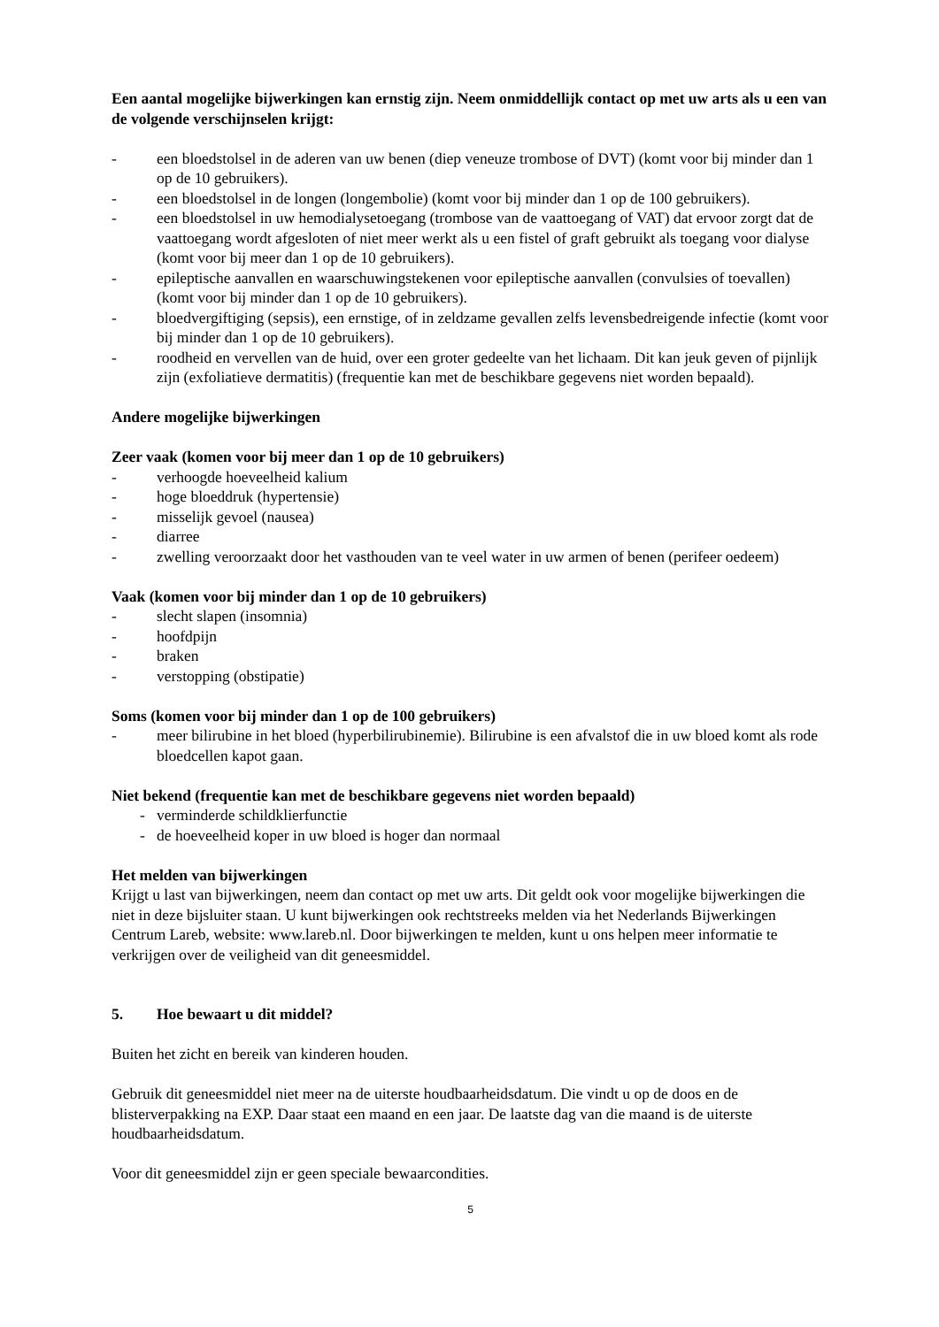Een aantal mogelijke bijwerkingen kan ernstig zijn. Neem onmiddellijk contact op met uw arts als u een van de volgende verschijnselen krijgt:
- een bloedstolsel in de aderen van uw benen (diep veneuze trombose of DVT) (komt voor bij minder dan 1 op de 10 gebruikers).
- een bloedstolsel in de longen (longembolie) (komt voor bij minder dan 1 op de 100 gebruikers).
- een bloedstolsel in uw hemodialysetoegang (trombose van de vaattoegang of VAT) dat ervoor zorgt dat de vaattoegang wordt afgesloten of niet meer werkt als u een fistel of graft gebruikt als toegang voor dialyse (komt voor bij meer dan 1 op de 10 gebruikers).
- epileptische aanvallen en waarschuwingstekenen voor epileptische aanvallen (convulsies of toevallen) (komt voor bij minder dan 1 op de 10 gebruikers).
- bloedvergiftiging (sepsis), een ernstige, of in zeldzame gevallen zelfs levensbedreigende infectie (komt voor bij minder dan 1 op de 10 gebruikers).
- roodheid en vervellen van de huid, over een groter gedeelte van het lichaam. Dit kan jeuk geven of pijnlijk zijn (exfoliatieve dermatitis) (frequentie kan met de beschikbare gegevens niet worden bepaald).
Andere mogelijke bijwerkingen
Zeer vaak (komen voor bij meer dan 1 op de 10 gebruikers)
- verhoogde hoeveelheid kalium
- hoge bloeddruk (hypertensie)
- misselijk gevoel (nausea)
- diarree
- zwelling veroorzaakt door het vasthouden van te veel water in uw armen of benen (perifeer oedeem)
Vaak (komen voor bij minder dan 1 op de 10 gebruikers)
- slecht slapen (insomnia)
- hoofdpijn
- braken
- verstopping (obstipatie)
Soms (komen voor bij minder dan 1 op de 100 gebruikers)
- meer bilirubine in het bloed (hyperbilirubinemie). Bilirubine is een afvalstof die in uw bloed komt als rode bloedcellen kapot gaan.
Niet bekend (frequentie kan met de beschikbare gegevens niet worden bepaald)
- verminderde schildklierfunctie
- de hoeveelheid koper in uw bloed is hoger dan normaal
Het melden van bijwerkingen
Krijgt u last van bijwerkingen, neem dan contact op met uw arts. Dit geldt ook voor mogelijke bijwerkingen die niet in deze bijsluiter staan. U kunt bijwerkingen ook rechtstreeks melden via het Nederlands Bijwerkingen Centrum Lareb, website: www.lareb.nl. Door bijwerkingen te melden, kunt u ons helpen meer informatie te verkrijgen over de veiligheid van dit geneesmiddel.
5. Hoe bewaart u dit middel?
Buiten het zicht en bereik van kinderen houden.
Gebruik dit geneesmiddel niet meer na de uiterste houdbaarheidsdatum. Die vindt u op de doos en de blisterverpakking na EXP. Daar staat een maand en een jaar. De laatste dag van die maand is de uiterste houdbaarheidsdatum.
Voor dit geneesmiddel zijn er geen speciale bewaarcondities.
5